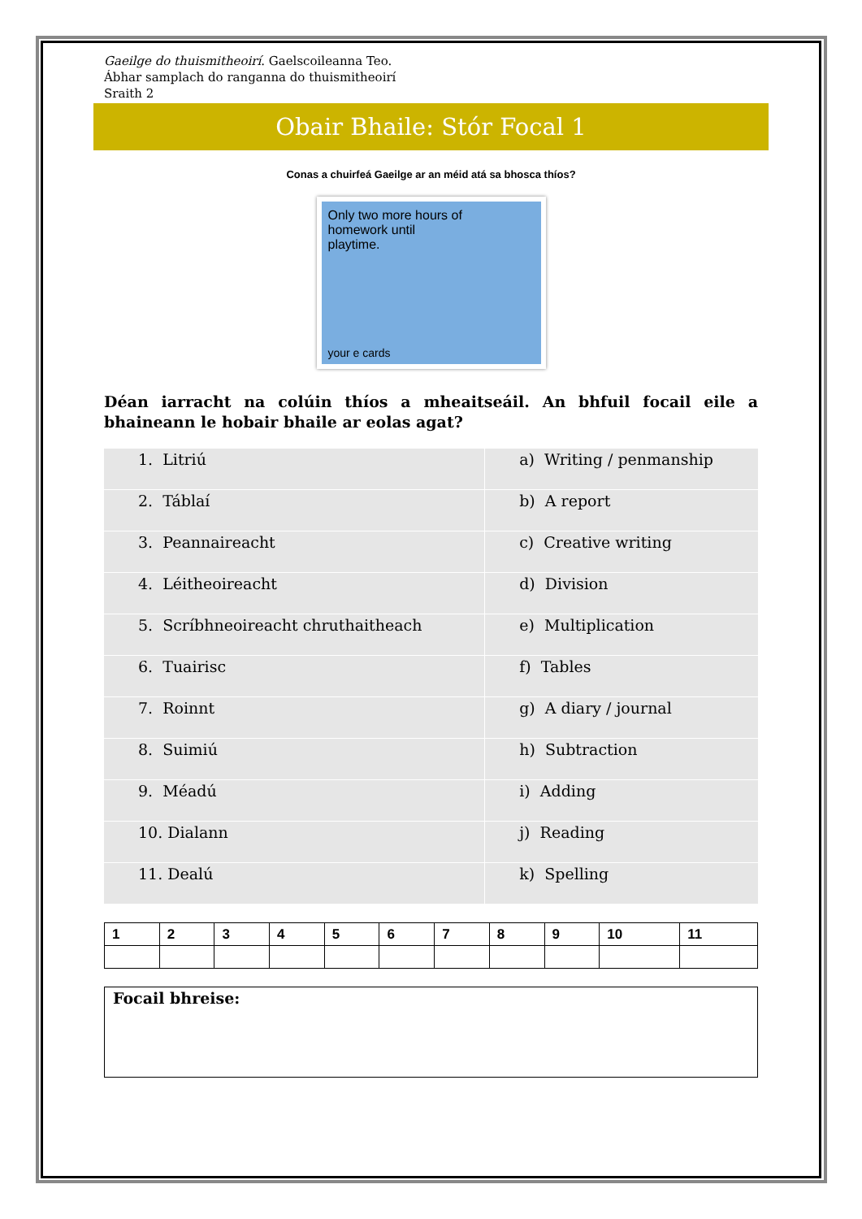Gaeilge do thuismitheoirí. Gaelscoileanna Teo.
Ábhar samplach do ranganna do thuismitheoirí
Sraith 2
Obair Bhaile: Stór Focal 1
Conas a chuirfeá Gaeilge ar an méid atá sa bhosca thíos?
Only two more hours of
homework until
playtime.
your e cards
Déan iarracht na colúin thíos a mheaitseáil. An bhfuil focail eile a bhaineann le hobair bhaile ar eolas agat?
| 1. Litriú | a) Writing / penmanship |
| 2. Táblaí | b) A report |
| 3. Peannaireacht | c) Creative writing |
| 4. Léitheoireacht | d) Division |
| 5. Scríbhneoireacht chruthaitheach | e) Multiplication |
| 6. Tuairisc | f) Tables |
| 7. Roinnt | g) A diary / journal |
| 8. Suimiú | h) Subtraction |
| 9. Méadú | i) Adding |
| 10. Dialann | j) Reading |
| 11. Dealú | k) Spelling |
| 1 | 2 | 3 | 4 | 5 | 6 | 7 | 8 | 9 | 10 | 11 |
Focail bhreise: